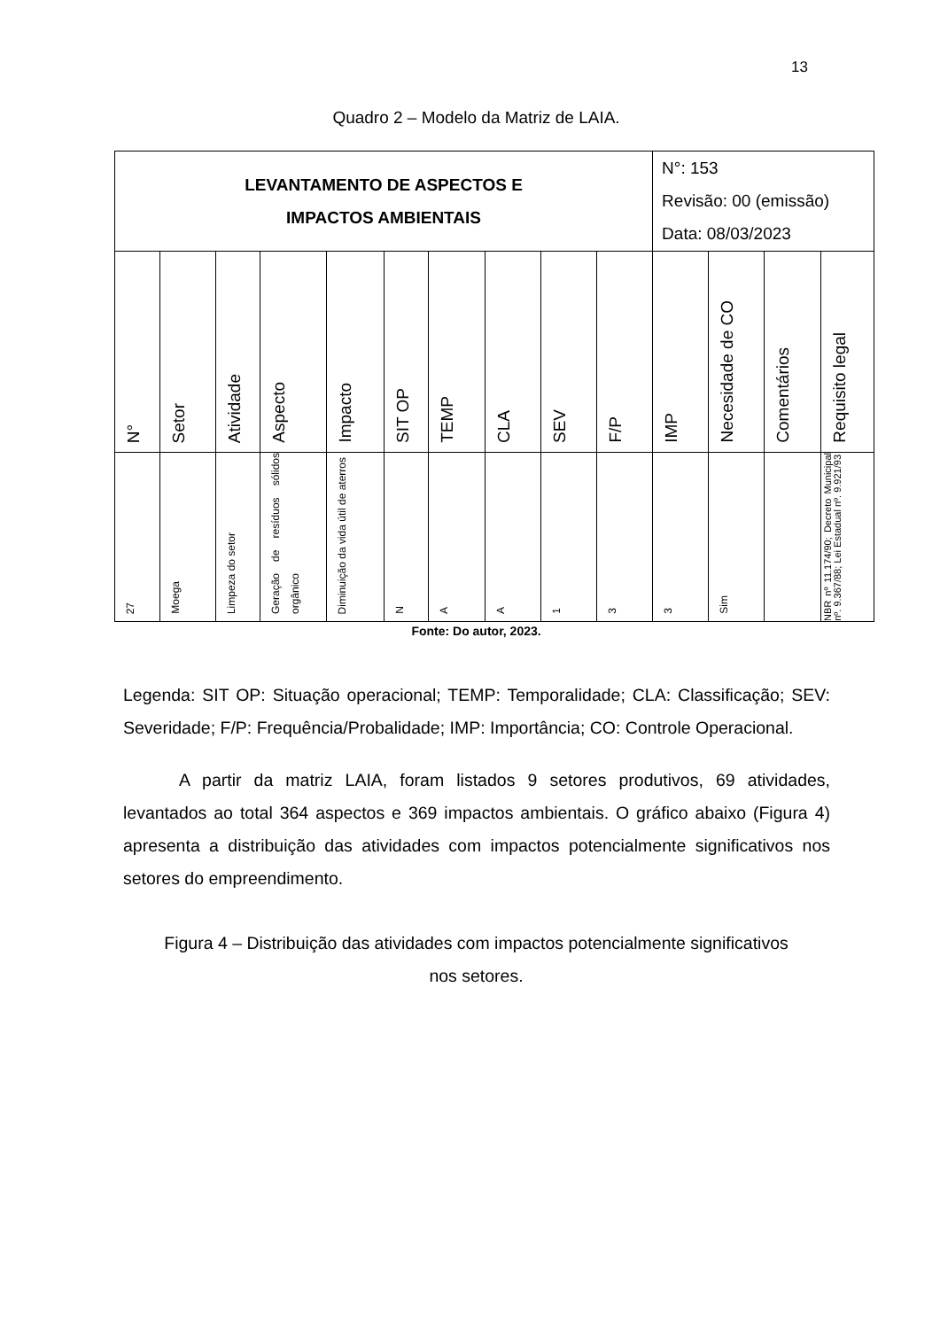13
Quadro 2 – Modelo da Matriz de LAIA.
| LEVANTAMENTO DE ASPECTOS E IMPACTOS AMBIENTAIS | | | | | | | | | | N°: 153 Revisão: 00 (emissão) Data: 08/03/2023 | | | |
| N° | Setor | Atividade | Aspecto | Impacto | SIT OP | TEMP | CLA | SEV | F/P | IMP | Necesidade de CO | Comentários | Requisito legal |
| 27 | Moega | Limpeza do setor | Geração de resíduos sólidos orgânico | Diminuição da vida útil de aterros | N | A | A | 1 | 3 | 3 | Sim | | NBR nº 11.174/90; Decreto Municipal nº. 9.367/88; Lei Estadual nº. 9.921/93 |
Fonte: Do autor, 2023.
Legenda: SIT OP: Situação operacional; TEMP: Temporalidade; CLA: Classificação; SEV: Severidade; F/P: Frequência/Probalidade; IMP: Importância; CO: Controle Operacional.
A partir da matriz LAIA, foram listados 9 setores produtivos, 69 atividades, levantados ao total 364 aspectos e 369 impactos ambientais. O gráfico abaixo (Figura 4) apresenta a distribuição das atividades com impactos potencialmente significativos nos setores do empreendimento.
Figura 4 – Distribuição das atividades com impactos potencialmente significativos
nos setores.